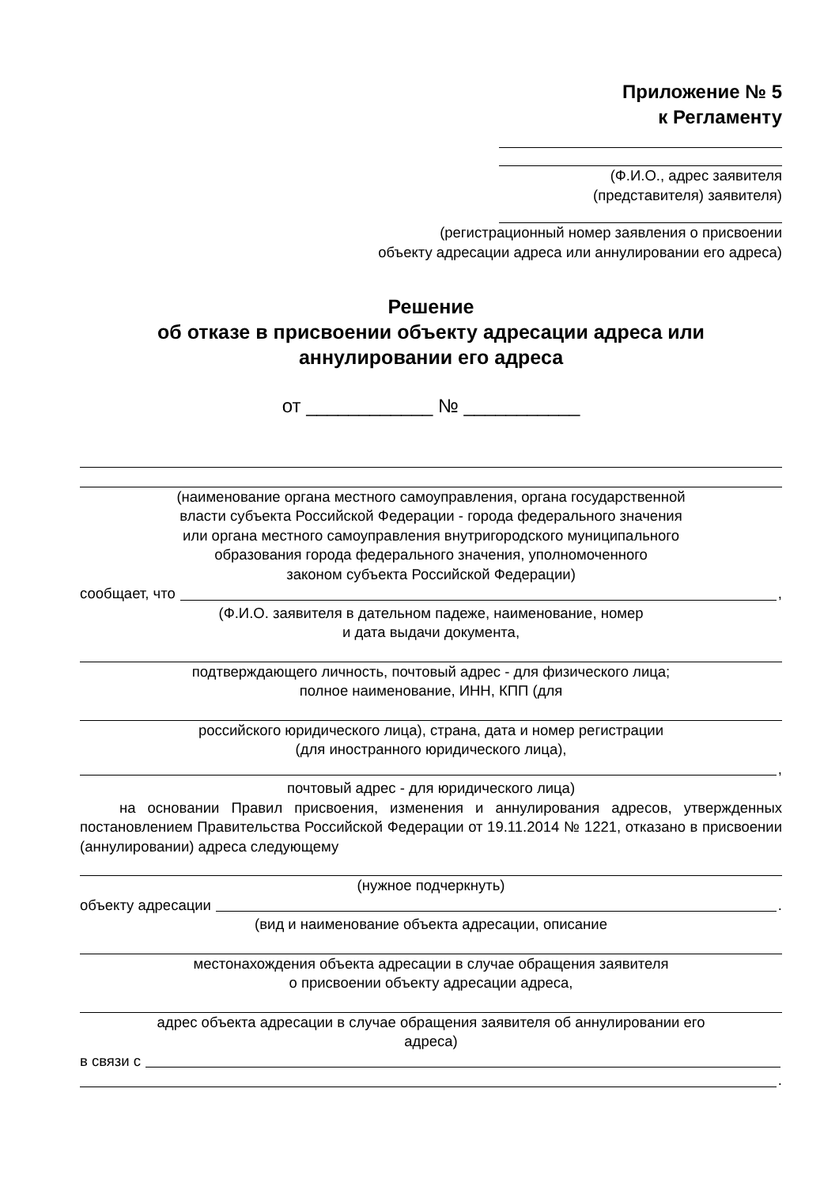Приложение № 5
к Регламенту
(Ф.И.О., адрес заявителя
(представителя) заявителя)
(регистрационный номер заявления о присвоении
объекту адресации адреса или аннулировании его адреса)
Решение
об отказе в присвоении объекту адресации адреса или
аннулировании его адреса
от ____________ № ___________
(наименование органа местного самоуправления, органа государственной
власти субъекта Российской Федерации - города федерального значения
или органа местного самоуправления внутригородского муниципального
образования города федерального значения, уполномоченного
законом субъекта Российской Федерации)
сообщает, что ,
(Ф.И.О. заявителя в дательном падеже, наименование, номер
и дата выдачи документа,
подтверждающего личность, почтовый адрес - для физического лица;
полное наименование, ИНН, КПП (для
российского юридического лица), страна, дата и номер регистрации
(для иностранного юридического лица),
,
почтовый адрес - для юридического лица)
на основании Правил присвоения, изменения и аннулирования адресов, утвержденных постановлением Правительства Российской Федерации от 19.11.2014 № 1221, отказано в присвоении (аннулировании) адреса следующему
(нужное подчеркнуть)
объекту адресации .
(вид и наименование объекта адресации, описание
местонахождения объекта адресации в случае обращения заявителя
о присвоении объекту адресации адреса,
адрес объекта адресации в случае обращения заявителя об аннулировании его
адреса)
в связи с
.